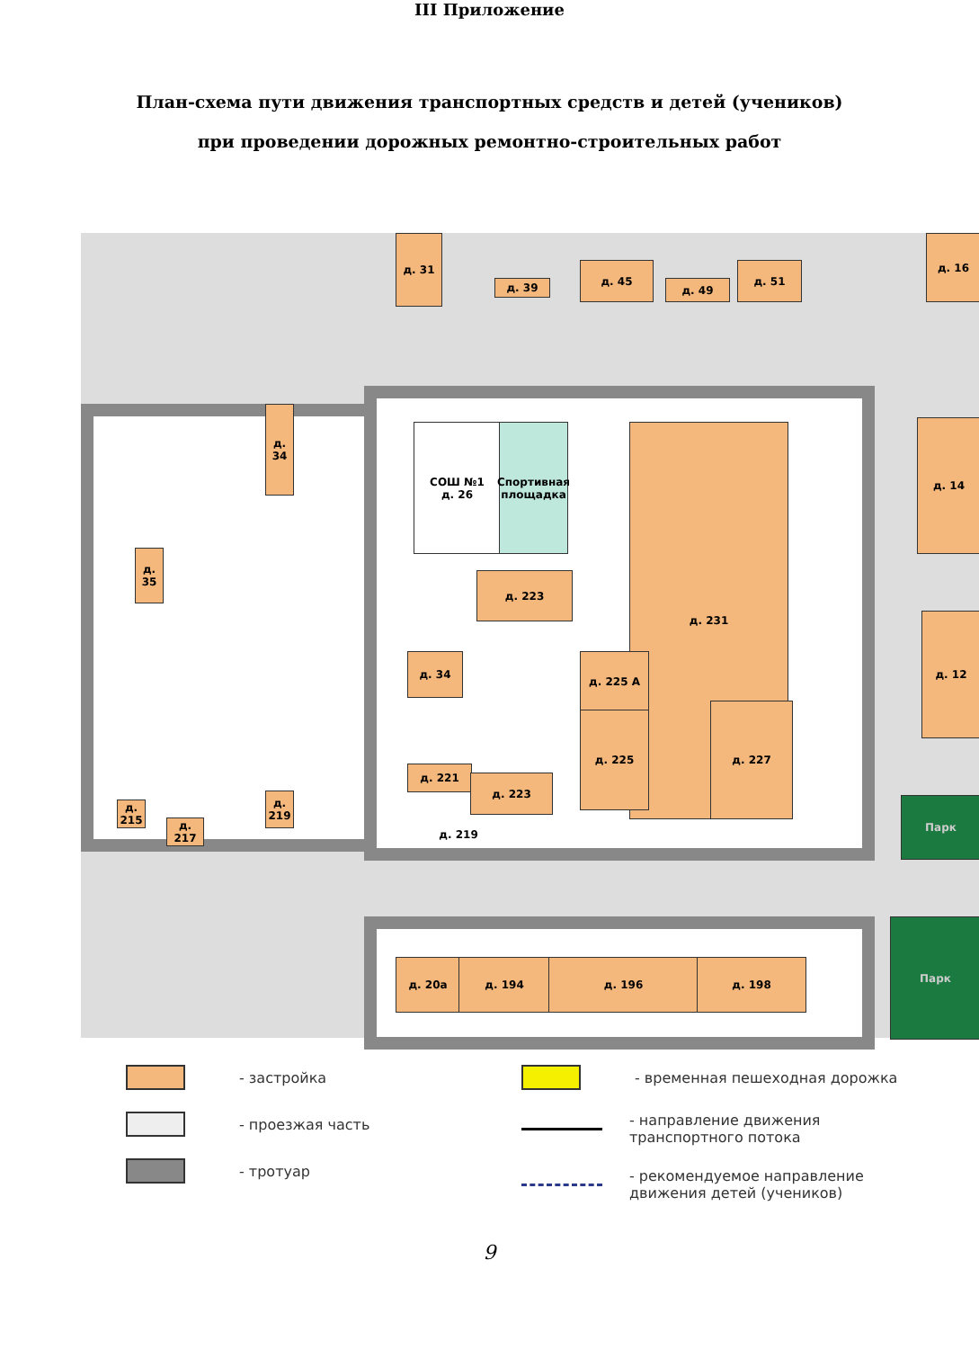III Приложение
План-схема пути движения транспортных средств и детей (учеников)
при проведении дорожных ремонтно-строительных работ
д. 31
д. 39
д. 45
д. 49
д. 51
д. 16
д. 34
д. 35
СОШ №1
д. 26
Спортивная площадка
д. 231
д. 223
д. 34 д. 225 А
д. 225
д. 227
д. 221
д. 223
д. 219
д. 215
д. 217
д. 219
д. 14
д. 12
Парк
Парк
д. 20а д. 194 д. 196 д. 198
- застройка
- проезжая часть
- тротуар
- временная пешеходная дорожка
- направление движения
транспортного потока
- рекомендуемое направление
движения детей (учеников)
9